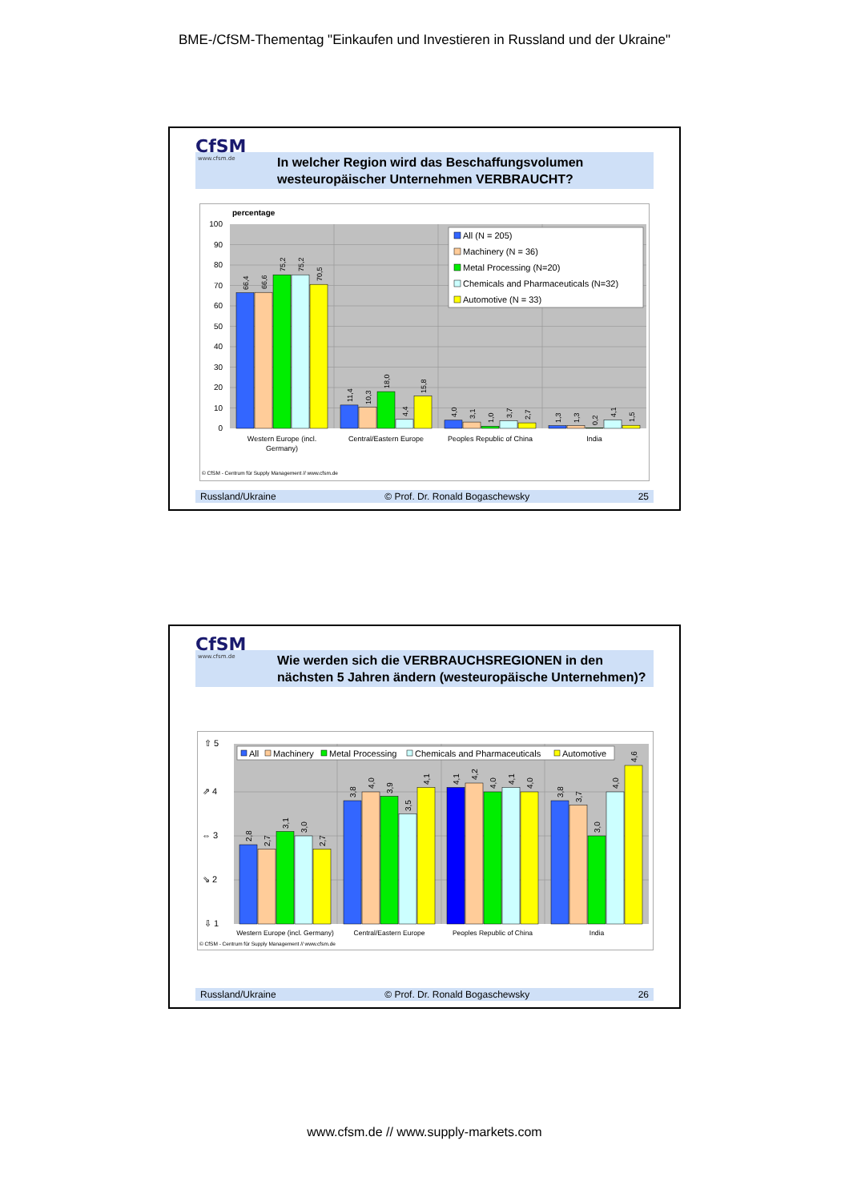BME-/CfSM-Thementag "Einkaufen und Investieren in Russland und der Ukraine"
CfSM
www.cfsm.de
In welcher Region wird das Beschaffungsvolumen
westeuropäischer Unternehmen VERBRAUCHT?
percentage
100
90
80
70
60
50
40
30
20
10
0
66,4
66,6
75,2
75,2
70,5
11,4
10,3
18,0
4,4
15,8
4,0
3,1
1,0
3,7
2,7
1,3
1,3
0,2
4,1
1,5
Western Europe (incl.
Germany)
Central/Eastern Europe
Peoples Republic of China
India
All (N = 205)
Machinery (N = 36)
Metal Processing (N=20)
Chemicals and Pharmaceuticals (N=32)
Automotive (N = 33)
© CfSM - Centrum für Supply Management // www.cfsm.de
Russland/Ukraine © Prof. Dr. Ronald Bogaschewsky 25
CfSM
www.cfsm.de
Wie werden sich die VERBRAUCHSREGIONEN in den
nächsten 5 Jahren ändern (westeuropäische Unternehmen)?
⇧ 5
⇗ 4
⇔ 3
⇘ 2
⇩ 1
2,8
2,7
3,1
3,0
2,7
3,8
4,0
3,9
3,5
4,1
4,1
4,2
4,0
4,1
4,0
3,8
3,7
3,0
4,0
4,6
Western Europe (incl. Germany)
Central/Eastern Europe
Peoples Republic of China
India
All
Machinery
Metal Processing
Chemicals and Pharmaceuticals
Automotive
© CfSM - Centrum für Supply Management // www.cfsm.de
Russland/Ukraine © Prof. Dr. Ronald Bogaschewsky 26
www.cfsm.de // www.supply-markets.com